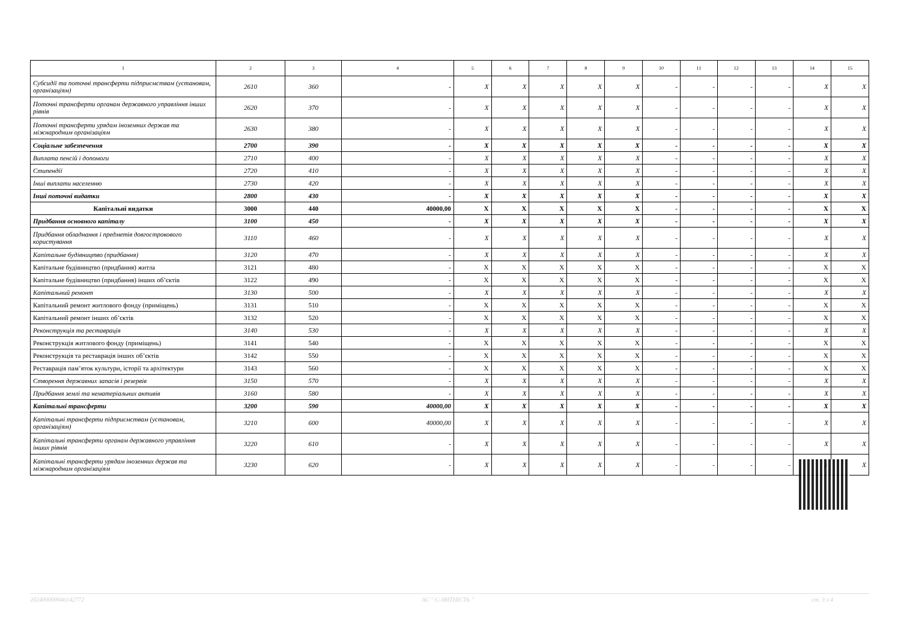| 1 | 2 | 3 | 4 | 5 | 6 | 7 | 8 | 9 | 10 | 11 | 12 | 13 | 14 | 15 |
| --- | --- | --- | --- | --- | --- | --- | --- | --- | --- | --- | --- | --- | --- | --- |
| Субсидії та поточні трансферти підприємствам (установам, організаціям) | 2610 | 360 | - | X | X | X | X | X | - | - | - | - | X | X |
| Поточні трансферти органам державного управління інших рівнів | 2620 | 370 | - | X | X | X | X | X | - | - | - | - | X | X |
| Поточні трансферти урядам іноземних держав та міжнародним організаціям | 2630 | 380 | - | X | X | X | X | X | - | - | - | - | X | X |
| Соціальне забезпечення | 2700 | 390 | - | X | X | X | X | X | - | - | - | - | X | X |
| Виплата пенсій і допомоги | 2710 | 400 | - | X | X | X | X | X | - | - | - | - | X | X |
| Стипендії | 2720 | 410 | - | X | X | X | X | X | - | - | - | - | X | X |
| Інші виплати населенню | 2730 | 420 | - | X | X | X | X | X | - | - | - | - | X | X |
| Інші поточні видатки | 2800 | 430 | - | X | X | X | X | X | - | - | - | - | X | X |
| Капітальні видатки | 3000 | 440 | 40000,00 | X | X | X | X | X | - | - | - | - | X | X |
| Придбання основного капіталу | 3100 | 450 | - | X | X | X | X | X | - | - | - | - | X | X |
| Придбання обладнання і предметів довгострокового користування | 3110 | 460 | - | X | X | X | X | X | - | - | - | - | X | X |
| Капітальне будівництво (придбання) | 3120 | 470 | - | X | X | X | X | X | - | - | - | - | X | X |
| Капітальне будівництво (придбання) житла | 3121 | 480 | - | X | X | X | X | X | - | - | - | - | X | X |
| Капітальне будівництво (придбання) інших об’єктів | 3122 | 490 | - | X | X | X | X | X | - | - | - | - | X | X |
| Капітальний ремонт | 3130 | 500 | - | X | X | X | X | X | - | - | - | - | X | X |
| Капітальний ремонт житлового фонду (приміщень) | 3131 | 510 | - | X | X | X | X | X | - | - | - | - | X | X |
| Капітальний ремонт інших об’єктів | 3132 | 520 | - | X | X | X | X | X | - | - | - | - | X | X |
| Реконструкція та реставрація | 3140 | 530 | - | X | X | X | X | X | - | - | - | - | X | X |
| Реконструкція житлового фонду (приміщень) | 3141 | 540 | - | X | X | X | X | X | - | - | - | - | X | X |
| Реконструкція та реставрація інших об’єктів | 3142 | 550 | - | X | X | X | X | X | - | - | - | - | X | X |
| Реставрація пам’яток культури, історії та архітектури | 3143 | 560 | - | X | X | X | X | X | - | - | - | - | X | X |
| Створення державних запасів і резервів | 3150 | 570 | - | X | X | X | X | X | - | - | - | - | X | X |
| Придбання землі та нематеріальних активів | 3160 | 580 | - | X | X | X | X | X | - | - | - | - | X | X |
| Капітальні трансферти | 3200 | 590 | 40000,00 | X | X | X | X | X | - | - | - | - | X | X |
| Капітальні трансферти підприємствам (установам, організаціям) | 3210 | 600 | 40000,00 | X | X | X | X | X | - | - | - | - | X | X |
| Капітальні трансферти органам державного управління інших рівнів | 3220 | 610 | - | X | X | X | X | X | - | - | - | - | X | X |
| Капітальні трансферти урядам іноземних держав та міжнародним організаціям | 3230 | 620 | - | X | X | X | X | X | - | - | - | - | X | X |
202400000046142772 АС " Є-ЗВІТНІСТЬ " ст. 3 з 4